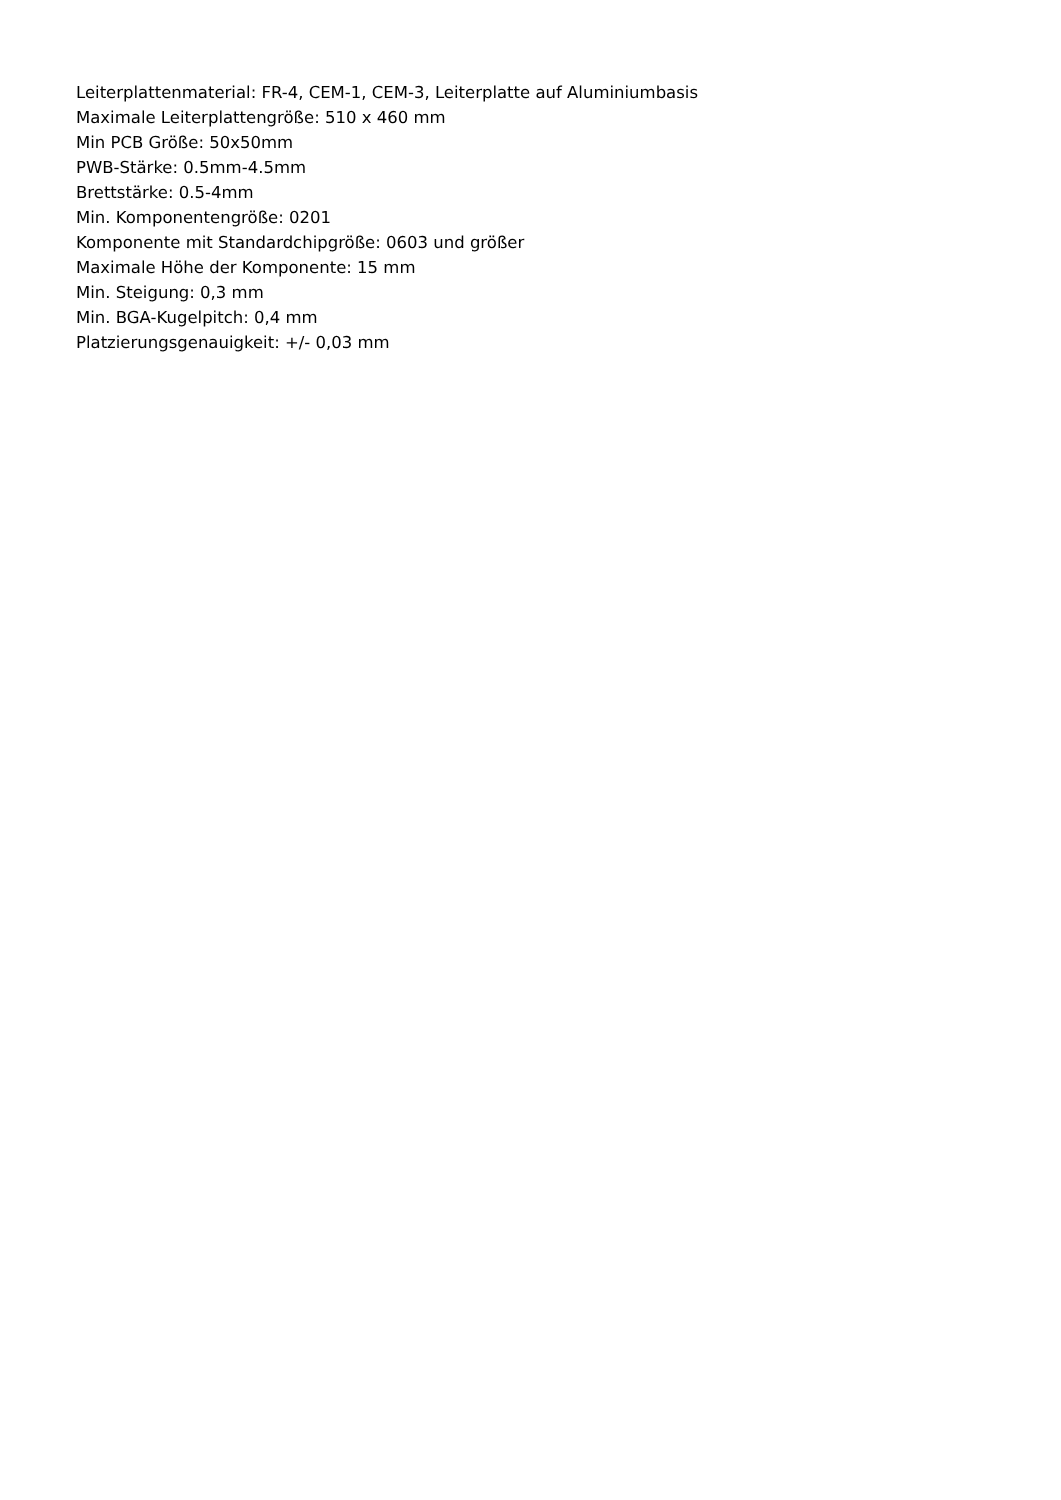Leiterplattenmaterial: FR-4, CEM-1, CEM-3, Leiterplatte auf Aluminiumbasis
Maximale Leiterplattengröße: 510 x 460 mm
Min PCB Größe: 50x50mm
PWB-Stärke: 0.5mm-4.5mm
Brettstärke: 0.5-4mm
Min. Komponentengröße: 0201
Komponente mit Standardchipgröße: 0603 und größer
Maximale Höhe der Komponente: 15 mm
Min. Steigung: 0,3 mm
Min. BGA-Kugelpitch: 0,4 mm
Platzierungsgenauigkeit: +/- 0,03 mm